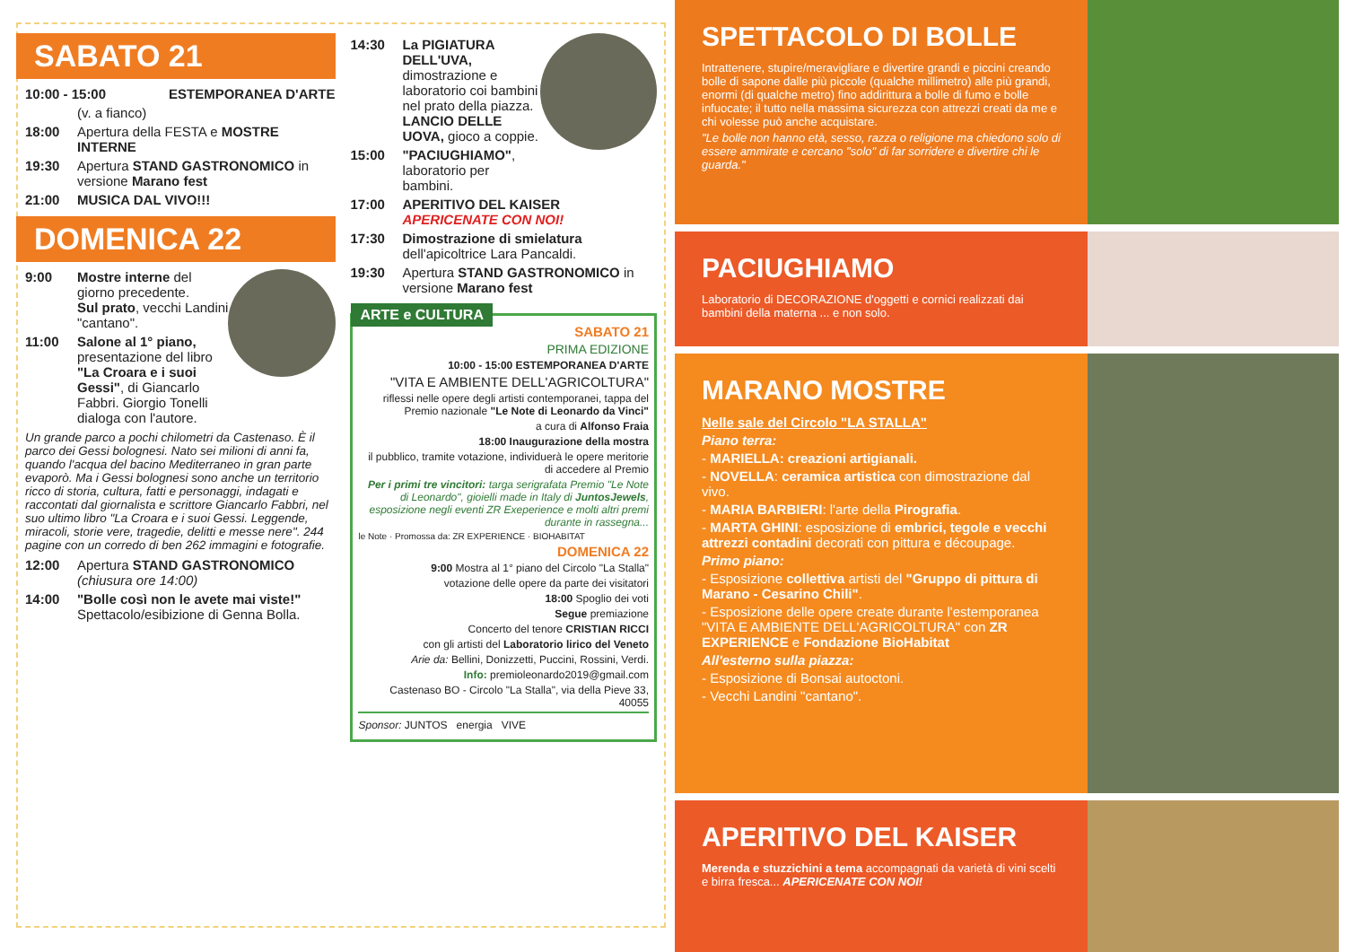SABATO 21
10:00 - 15:00 ESTEMPORANEA D'ARTE
(v. a fianco)
18:00 Apertura della FESTA e MOSTRE INTERNE
19:30 Apertura STAND GASTRONOMICO in versione Marano fest
21:00 MUSICA DAL VIVO!!!
DOMENICA 22
9:00 Mostre interne del giorno precedente.
Sul prato, vecchi Landini "cantano".
11:00 Salone al 1° piano, presentazione del libro "La Croara e i suoi Gessi", di Giancarlo Fabbri. Giorgio Tonelli dialoga con l'autore.
Un grande parco a pochi chilometri da Castenaso. È il parco dei Gessi bolognesi. Nato sei milioni di anni fa, quando l'acqua del bacino Mediterraneo in gran parte evaporò. Ma i Gessi bolognesi sono anche un territorio ricco di storia, cultura, fatti e personaggi, indagati e raccontati dal giornalista e scrittore Giancarlo Fabbri, nel suo ultimo libro "La Croara e i suoi Gessi. Leggende, miracoli, storie vere, tragedie, delitti e messe nere". 244 pagine con un corredo di ben 262 immagini e fotografie.
12:00 Apertura STAND GASTRONOMICO (chiusura ore 14:00)
14:00 "Bolle così non le avete mai viste!" Spettacolo/esibizione di Genna Bolla.
14:30 La PIGIATURA DELL'UVA, dimostrazione e laboratorio coi bambini nel prato della piazza.
LANCIO DELLE UOVA, gioco a coppie.
15:00 "PACIUGHIAMO", laboratorio per bambini.
17:00 APERITIVO DEL KAISER
APERICENATE CON NOI!
17:30 Dimostrazione di smielatura dell'apicoltrice Lara Pancaldi.
19:30 Apertura STAND GASTRONOMICO in versione Marano fest
ARTE e CULTURA
SABATO 21
PRIMA EDIZIONE
10:00 - 15:00 ESTEMPORANEA D'ARTE
"VITA E AMBIENTE DELL'AGRICOLTURA"
riflessi nelle opere degli artisti contemporanei, tappa del Premio nazionale "Le Note di Leonardo da Vinci"
a cura di Alfonso Fraia
18:00 Inaugurazione della mostra
il pubblico, tramite votazione, individuerà le opere meritorie di accedere al Premio
Per i primi tre vincitori: targa serigrafata Premio "Le Note di Leonardo", gioielli made in Italy di JuntosJewels, esposizione negli eventi ZR Exeperience e molti altri premi durante in rassegna...
le Note · Promossa da: ZR EXPERIENCE · BIOHABITAT
DOMENICA 22
9:00 Mostra al 1° piano del Circolo "La Stalla"
votazione delle opere da parte dei visitatori
18:00 Spoglio dei voti
Segue premiazione
Concerto del tenore CRISTIAN RICCI
con gli artisti del Laboratorio lirico del Veneto
Arie da: Bellini, Donizzetti, Puccini, Rossini, Verdi.
Info: premioleonardo2019@gmail.com
Castenaso BO - Circolo "La Stalla", via della Pieve 33, 40055
Sponsor: JUNTOS energia VIVE
SPETTACOLO DI BOLLE
Intrattenere, stupire/meravigliare e divertire grandi e piccini creando bolle di sapone dalle più piccole (qualche millimetro) alle più grandi, enormi (di qualche metro) fino addirittura a bolle di fumo e bolle infuocate; il tutto nella massima sicurezza con attrezzi creati da me e chi volesse può anche acquistare.
"Le bolle non hanno età, sesso, razza o religione ma chiedono solo di essere ammirate e cercano "solo" di far sorridere e divertire chi le guarda."
PACIUGHIAMO
Laboratorio di DECORAZIONE d'oggetti e cornici realizzati dai bambini della materna ... e non solo.
MARANO MOSTRE
Nelle sale del Circolo "LA STALLA"
Piano terra:
- MARIELLA: creazioni artigianali.
- NOVELLA: ceramica artistica con dimostrazione dal vivo.
- MARIA BARBIERI: l'arte della Pirografia.
- MARTA GHINI: esposizione di embrici, tegole e vecchi attrezzi contadini decorati con pittura e découpage.
Primo piano:
- Esposizione collettiva artisti del "Gruppo di pittura di Marano - Cesarino Chili".
- Esposizione delle opere create durante l'estemporanea "VITA E AMBIENTE DELL'AGRICOLTURA" con ZR EXPERIENCE e Fondazione BioHabitat
All'esterno sulla piazza:
- Esposizione di Bonsai autoctoni.
- Vecchi Landini "cantano".
APERITIVO DEL KAISER
Merenda e stuzzichini a tema accompagnati da varietà di vini scelti e birra fresca... APERICENATE CON NOI!